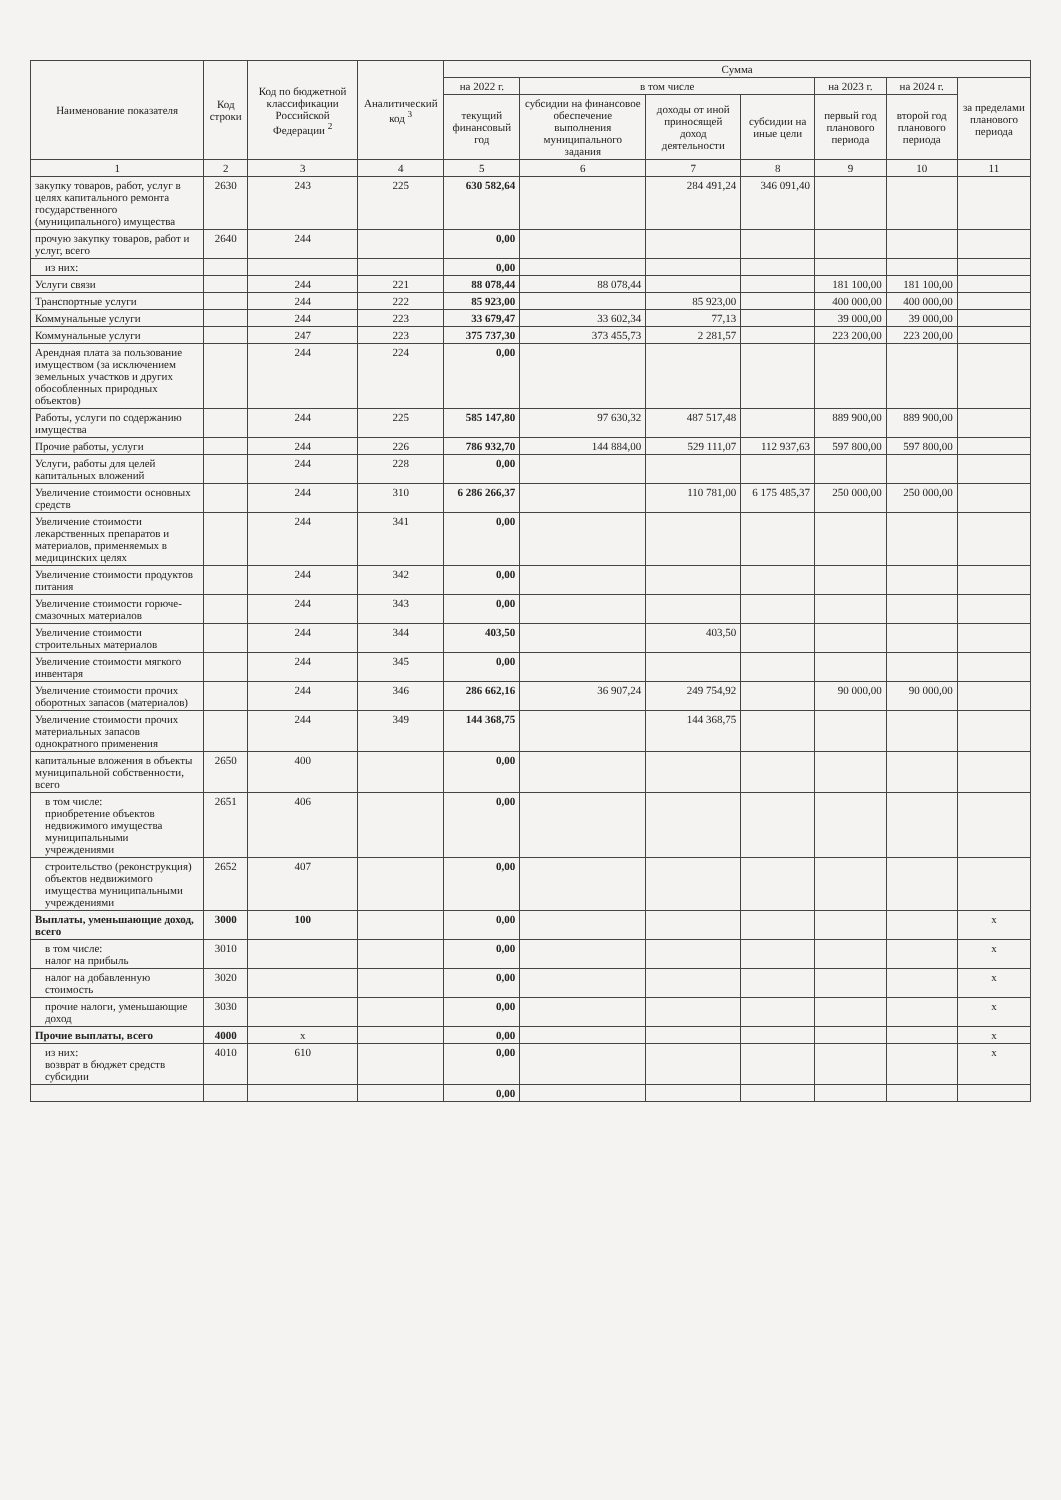| Наименование показателя | Код строки | Код по бюджетной классификации Российской Федерации <sup>2</sup> | Аналитический код <sup>3</sup> | Сумма | | | | | | |
| --- | --- | --- | --- | --- | --- | --- | --- | --- | --- | --- |
| | | | | на 2022 г. | в том числе | | | на 2023 г. | на 2024 г. | за пределами планового периода |
| | | | | текущий финансовый год | субсидии на финансовое обеспечение выполнения муниципального задания | доходы от иной приносящей доход деятельности | субсидии на иные цели | первый год планового периода | второй год планового периода | |
| 1 | 2 | 3 | 4 | 5 | 6 | 7 | 8 | 9 | 10 | 11 |
| закупку товаров, работ, услуг в целях капитального ремонта государственного (муниципального) имущества | 2630 | 243 | 225 | 630 582,64 | | 284 491,24 | 346 091,40 | | | |
| прочую закупку товаров, работ и услуг, всего | 2640 | 244 | | 0,00 | | | | | | |
| из них: | | | | 0,00 | | | | | | |
| Услуги связи | | 244 | 221 | 88 078,44 | 88 078,44 | | | 181 100,00 | 181 100,00 | |
| Транспортные услуги | | 244 | 222 | 85 923,00 | | 85 923,00 | | 400 000,00 | 400 000,00 | |
| Коммунальные услуги | | 244 | 223 | 33 679,47 | 33 602,34 | 77,13 | | 39 000,00 | 39 000,00 | |
| Коммунальные услуги | | 247 | 223 | 375 737,30 | 373 455,73 | 2 281,57 | | 223 200,00 | 223 200,00 | |
| Арендная плата за пользование имуществом (за исключением земельных участков и других обособленных природных объектов) | | 244 | 224 | 0,00 | | | | | | |
| Работы, услуги по содержанию имущества | | 244 | 225 | 585 147,80 | 97 630,32 | 487 517,48 | | 889 900,00 | 889 900,00 | |
| Прочие работы, услуги | | 244 | 226 | 786 932,70 | 144 884,00 | 529 111,07 | 112 937,63 | 597 800,00 | 597 800,00 | |
| Услуги, работы для целей капитальных вложений | | 244 | 228 | 0,00 | | | | | | |
| Увеличение стоимости основных средств | | 244 | 310 | 6 286 266,37 | | 110 781,00 | 6 175 485,37 | 250 000,00 | 250 000,00 | |
| Увеличение стоимости лекарственных препаратов и материалов, применяемых в медицинских целях | | 244 | 341 | 0,00 | | | | | | |
| Увеличение стоимости продуктов питания | | 244 | 342 | 0,00 | | | | | | |
| Увеличение стоимости горюче-смазочных материалов | | 244 | 343 | 0,00 | | | | | | |
| Увеличение стоимости строительных материалов | | 244 | 344 | 403,50 | | 403,50 | | | | |
| Увеличение стоимости мягкого инвентаря | | 244 | 345 | 0,00 | | | | | | |
| Увеличение стоимости прочих оборотных запасов (материалов) | | 244 | 346 | 286 662,16 | 36 907,24 | 249 754,92 | | 90 000,00 | 90 000,00 | |
| Увеличение стоимости прочих материальных запасов однократного применения | | 244 | 349 | 144 368,75 | | 144 368,75 | | | | |
| капитальные вложения в объекты муниципальной собственности, всего | 2650 | 400 | | 0,00 | | | | | | |
| в том числе: приобретение объектов недвижимого имущества муниципальными учреждениями | 2651 | 406 | | 0,00 | | | | | | |
| строительство (реконструкция) объектов недвижимого имущества муниципальными учреждениями | 2652 | 407 | | 0,00 | | | | | | |
| Выплаты, уменьшающие доход, всего | 3000 | 100 | | 0,00 | | | | | | x |
| в том числе: налог на прибыль | 3010 | | | 0,00 | | | | | | x |
| налог на добавленную стоимость | 3020 | | | 0,00 | | | | | | x |
| прочие налоги, уменьшающие доход | 3030 | | | 0,00 | | | | | | x |
| Прочие выплаты, всего | 4000 | x | | 0,00 | | | | | | x |
| из них: возврат в бюджет средств субсидии | 4010 | 610 | | 0,00 | | | | | | x |
| | | | | 0,00 | | | | | | |